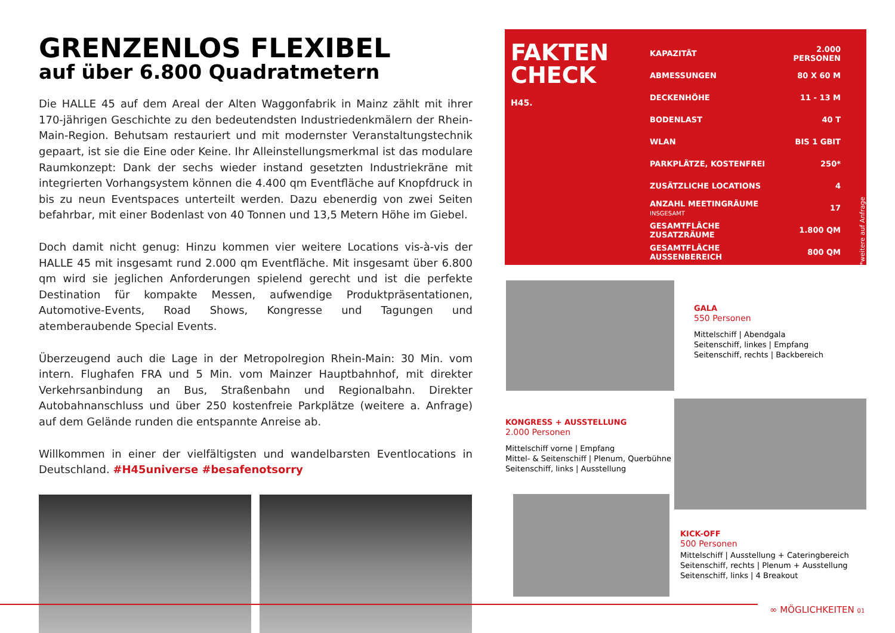GRENZENLOS FLEXIBEL
auf über 6.800 Quadratmetern
Die HALLE 45 auf dem Areal der Alten Waggonfabrik in Mainz zählt mit ihrer 170-jährigen Geschichte zu den bedeutendsten Industriedenkmälern der Rhein-Main-Region. Behutsam restauriert und mit modernster Veranstaltungstechnik gepaart, ist sie die Eine oder Keine. Ihr Alleinstellungsmerkmal ist das modulare Raumkonzept: Dank der sechs wieder instand gesetzten Industriekräne mit integrierten Vorhangsystem können die 4.400 qm Eventfläche auf Knopfdruck in bis zu neun Eventspaces unterteilt werden. Dazu ebenerdig von zwei Seiten befahrbar, mit einer Bodenlast von 40 Tonnen und 13,5 Metern Höhe im Giebel.
Doch damit nicht genug: Hinzu kommen vier weitere Locations vis-à-vis der HALLE 45 mit insgesamt rund 2.000 qm Eventfläche. Mit insgesamt über 6.800 qm wird sie jeglichen Anforderungen spielend gerecht und ist die perfekte Destination für kompakte Messen, aufwendige Produktpräsentationen, Automotive-Events, Road Shows, Kongresse und Tagungen und atemberaubende Special Events.
Überzeugend auch die Lage in der Metropolregion Rhein-Main: 30 Min. vom intern. Flughafen FRA und 5 Min. vom Mainzer Hauptbahnhof, mit direkter Verkehrsanbindung an Bus, Straßenbahn und Regionalbahn. Direkter Autobahnanschluss und über 250 kostenfreie Parkplätze (weitere a. Anfrage) auf dem Gelände runden die entspannte Anreise ab.
Willkommen in einer der vielfältigsten und wandelbarsten Eventlocations in Deutschland. #H45universe #besafenotsorry
FAKTEN
CHECK
H45.
| KAPAZITÄT | 2.000 PERSONEN |
| ABMESSUNGEN | 80 X 60 M |
| DECKENHÖHE | 11 - 13 M |
| BODENLAST | 40 T |
| WLAN | BIS 1 GBIT |
| PARKPLÄTZE, KOSTENFREI | 250* |
| ZUSÄTZLICHE LOCATIONS | 4 |
| ANZAHL MEETINGRÄUME INSGESAMT | 17 |
| GESAMTFLÄCHE ZUSATZRÄUME | 1.800 QM |
| GESAMTFLÄCHE AUSSENBEREICH | 800 QM |
*weitere auf Anfrage
GALA
550 Personen
Mittelschiff | Abendgala
Seitenschiff, linkes | Empfang
Seitenschiff, rechts | Backbereich
KONGRESS + AUSSTELLUNG
2.000 Personen
Mittelschiff vorne | Empfang
Mittel- & Seitenschiff | Plenum, Querbühne
Seitenschiff, links | Ausstellung
KICK-OFF
500 Personen
Mittelschiff | Ausstellung + Cateringbereich
Seitenschiff, rechts | Plenum + Ausstellung
Seitenschiff, links | 4 Breakout
∞ MÖGLICHKEITEN 01